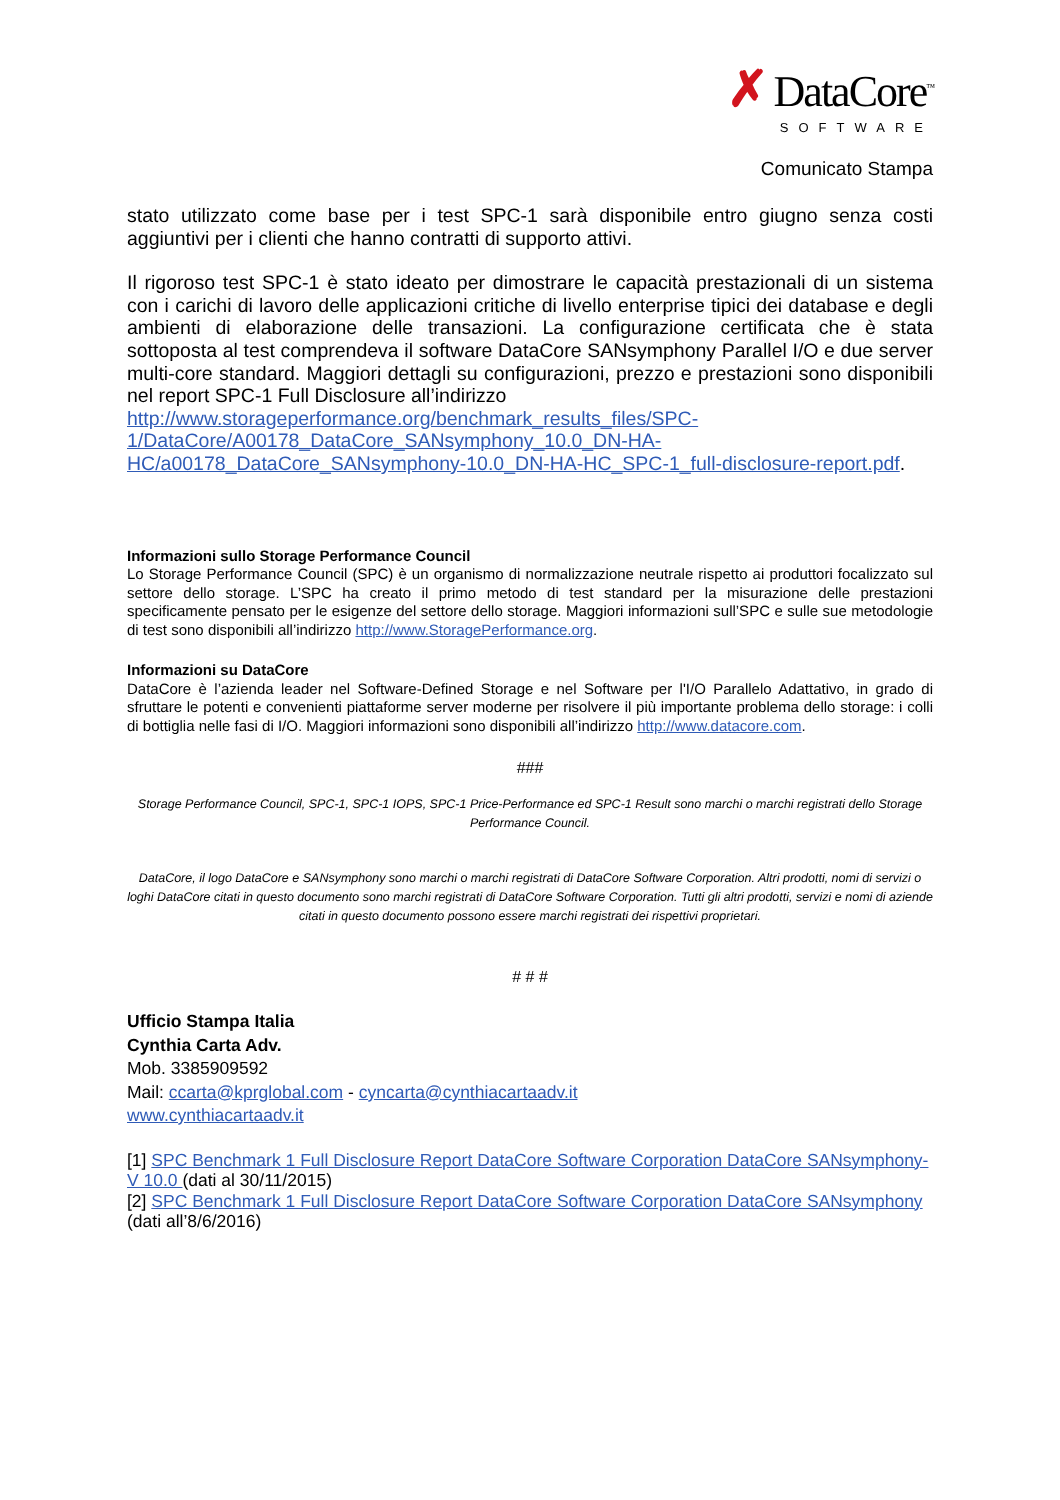✗ DataCore<sup>™</sup>
SOFTWARE
Comunicato Stampa
stato utilizzato come base per i test SPC-1 sarà disponibile entro giugno senza costi aggiuntivi per i clienti che hanno contratti di supporto attivi.
Il rigoroso test SPC-1 è stato ideato per dimostrare le capacità prestazionali di un sistema con i carichi di lavoro delle applicazioni critiche di livello enterprise tipici dei database e degli ambienti di elaborazione delle transazioni. La configurazione certificata che è stata sottoposta al test comprendeva il software DataCore SANsymphony Parallel I/O e due server multi-core standard. Maggiori dettagli su configurazioni, prezzo e prestazioni sono disponibili nel report SPC-1 Full Disclosure all’indirizzo
http://www.storageperformance.org/benchmark_results_files/SPC-1/DataCore/A00178_DataCore_SANsymphony_10.0_DN-HA-HC/a00178_DataCore_SANsymphony-10.0_DN-HA-HC_SPC-1_full-disclosure-report.pdf.
Informazioni sullo Storage Performance Council
Lo Storage Performance Council (SPC) è un organismo di normalizzazione neutrale rispetto ai produttori focalizzato sul settore dello storage. L’SPC ha creato il primo metodo di test standard per la misurazione delle prestazioni specificamente pensato per le esigenze del settore dello storage. Maggiori informazioni sull’SPC e sulle sue metodologie di test sono disponibili all’indirizzo http://www.StoragePerformance.org.
Informazioni su DataCore
DataCore è l’azienda leader nel Software-Defined Storage e nel Software per l'I/O Parallelo Adattativo, in grado di sfruttare le potenti e convenienti piattaforme server moderne per risolvere il più importante problema dello storage: i colli di bottiglia nelle fasi di I/O. Maggiori informazioni sono disponibili all’indirizzo http://www.datacore.com.
###
Storage Performance Council, SPC-1, SPC-1 IOPS, SPC-1 Price-Performance ed SPC-1 Result sono marchi o marchi registrati dello Storage Performance Council.
DataCore, il logo DataCore e SANsymphony sono marchi o marchi registrati di DataCore Software Corporation. Altri prodotti, nomi di servizi o loghi DataCore citati in questo documento sono marchi registrati di DataCore Software Corporation. Tutti gli altri prodotti, servizi e nomi di aziende citati in questo documento possono essere marchi registrati dei rispettivi proprietari.
# # #
Ufficio Stampa Italia
Cynthia Carta Adv.
Mob. 3385909592
Mail: ccarta@kprglobal.com - cyncarta@cynthiacartaadv.it
www.cynthiacartaadv.it
[1] SPC Benchmark 1 Full Disclosure Report DataCore Software Corporation DataCore SANsymphony-V 10.0 (dati al 30/11/2015)
[2] SPC Benchmark 1 Full Disclosure Report DataCore Software Corporation DataCore SANsymphony (dati all’8/6/2016)